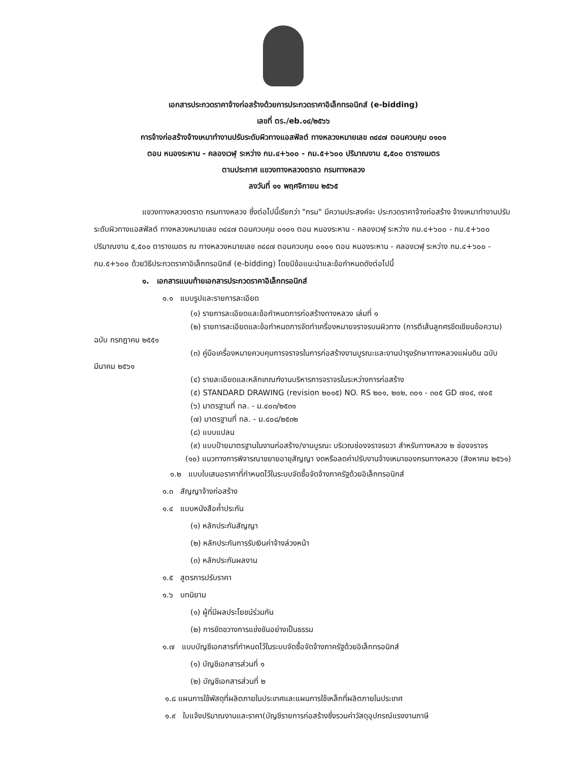เอกสารประกวดราคาจ้างก่อสร้างด้วยการประกวดราคาอิเล็กทรอนิกส์ (e-bidding)
เลขที่ ตร./eb.๑๔/๒๕๖๖
การจ้างก่อสร้างจ้างเหมาทำงานปรับระดับผิวทางแอสฟัลต์ ทางหลวงหมายเลข ๓๔๔๗ ตอนควบคุม ๐๑๐๑
ตอน หนองระหาน - คลองเวฬุ ระหว่าง กม.๔+๖๐๐ - กม.๕+๖๐๐ ปริมาณงาน ๕,๕๐๐ ตารางเมตร
ตามประกาศ แขวงทางหลวงตราด กรมทางหลวง
ลงวันที่ ๑๑ พฤศจิกายน ๒๕๖๕
แขวงทางหลวงตราด กรมทางหลวง ซึ่งต่อไปนี้เรียกว่า "กรม" มีความประสงค์จะ ประกวดราคาจ้างก่อสร้าง จ้างเหมาทำงานปรับระดับผิวทางแอสฟัลต์ ทางหลวงหมายเลข ๓๔๔๗ ตอนควบคุม ๐๑๐๑ ตอน หนองระหาน - คลองเวฬุ ระหว่าง กม.๔+๖๐๐ - กม.๕+๖๐๐ ปริมาณงาน ๕,๕๐๐ ตารางเมตร ณ ทางหลวงหมายเลข ๓๔๔๗ ตอนควบคุม ๐๑๐๑ ตอน หนองระหาน - คลองเวฬุ ระหว่าง กม.๔+๖๐๐ - กม.๕+๖๐๐ ด้วยวิธีประกวดราคาอิเล็กทรอนิกส์ (e-bidding) โดยมีข้อแนะนำและข้อกำหนดดังต่อไปนี้
๑. เอกสารแนบท้ายเอกสารประกวดราคาอิเล็กทรอนิกส์
๑.๑ แบบรูปและรายการละเอียด
(๑) รายการละเอียดและข้อกำหนดการก่อสร้างทางหลวง เล่มที่ ๑
(๒) รายการละเอียดและข้อกำหนดการจัดทำเครื่องหมายจราจรบนผิวทาง (การตีเส้นลูกศรขีดเขียนข้อความ) ฉบับ กรกฎาคม ๒๕๕๑
(๓) คู่มือเครื่องหมายควบคุมการจราจรในการก่อสร้างงานบูรณะและงานบำรุงรักษาทางหลวงแผ่นดิน ฉบับ มีนาคม ๒๕๖๑
(๔) รายละเอียดและหลักเกณฑ์งานบริหารการจราจรในระหว่างการก่อสร้าง
(๕) STANDARD DRAWING (revision ๒๐๑๕) NO. RS ๒๐๑, ๒๐๒, ๓๐๑ - ๓๐๕ GD ๗๐๔, ๗๐๕
(๖) มาตรฐานที่ ทล. - ม.๔๐๓/๒๕๓๑
(๗) มาตรฐานที่ ทล. - ม.๔๐๘/๒๕๓๒
(๘) แบบแปลน
(๙) แบบป้ายมาตรฐานในงานก่อสร้าง/งานบูรณะ บริเวณช่องจราจรขวา สำหรับทางหลวง ๒ ช่องจราจร
(๑๐) แนวทางการพิจารณาขยายอายุสัญญา งดหรือลดค่าปรับงานจ้างเหมาของกรมทางหลวง (สิงหาคม ๒๕๖๑)
๑.๒ แบบใบเสนอราคาที่กำหนดไว้ในระบบจัดซื้อจัดจ้างภาครัฐด้วยอิเล็กทรอนิกส์
๑.๓ สัญญาจ้างก่อสร้าง
๑.๔ แบบหนังสือค้ำประกัน
(๑) หลักประกันสัญญา
(๒) หลักประกันการรับเงินค่าจ้างล่วงหน้า
(๓) หลักประกันผลงาน
๑.๕ สูตรการปรับราคา
๑.๖ บทนิยาม
(๑) ผู้ที่มีผลประโยชน์ร่วมกัน
(๒) การขัดขวางการแข่งขันอย่างเป็นธรรม
๑.๗ แบบบัญชีเอกสารที่กำหนดไว้ในระบบจัดซื้อจัดจ้างภาครัฐด้วยอิเล็กทรอนิกส์
(๑) บัญชีเอกสารส่วนที่ ๑
(๒) บัญชีเอกสารส่วนที่ ๒
๑.๘ แผนการใช้พัสดุที่ผลิตภายในประเทศและแผนการใช้เหล็กที่ผลิตภายในประเทศ
๑.๙ ใบแจ้งปริมาณงานและราคา(บัญชีรายการก่อสร้างซึ่งรวมค่าวัสดุอุปกรณ์แรงงานภาษี